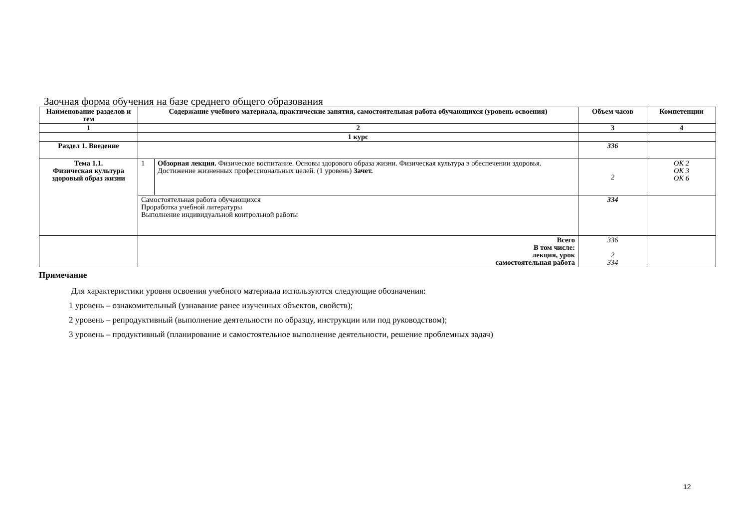Заочная форма обучения на базе среднего общего образования
| Наименование разделов и тем | Содержание учебного материала, практические занятия, самостоятельная работа обучающихся (уровень освоения) | | Объем часов | Компетенции |
| --- | --- | --- | --- | --- |
| 1 | 2 | | 3 | 4 |
| | 1 курс | | | |
| Раздел 1. Введение | | | 336 | |
| Тема 1.1. Физическая культура здоровый образ жизни | 1 | Обзорная лекция. Физическое воспитание. Основы здорового образа жизни. Физическая культура в обеспечении здоровья. Достижение жизненных профессиональных целей. (1 уровень) Зачет. | 2 | ОК 2 ОК 3 ОК 6 |
| | Самостоятельная работа обучающихся Проработка учебной литературы Выполнение индивидуальной контрольной работы | | 334 | |
| | Всего В том числе: лекция, урок самостоятельная работа | | 336 2 334 | |
Примечание
Для характеристики уровня освоения учебного материала используются следующие обозначения:
1 уровень – ознакомительный (узнавание ранее изученных объектов, свойств);
2 уровень – репродуктивный (выполнение деятельности по образцу, инструкции или под руководством);
3 уровень – продуктивный (планирование и самостоятельное выполнение деятельности, решение проблемных задач)
12